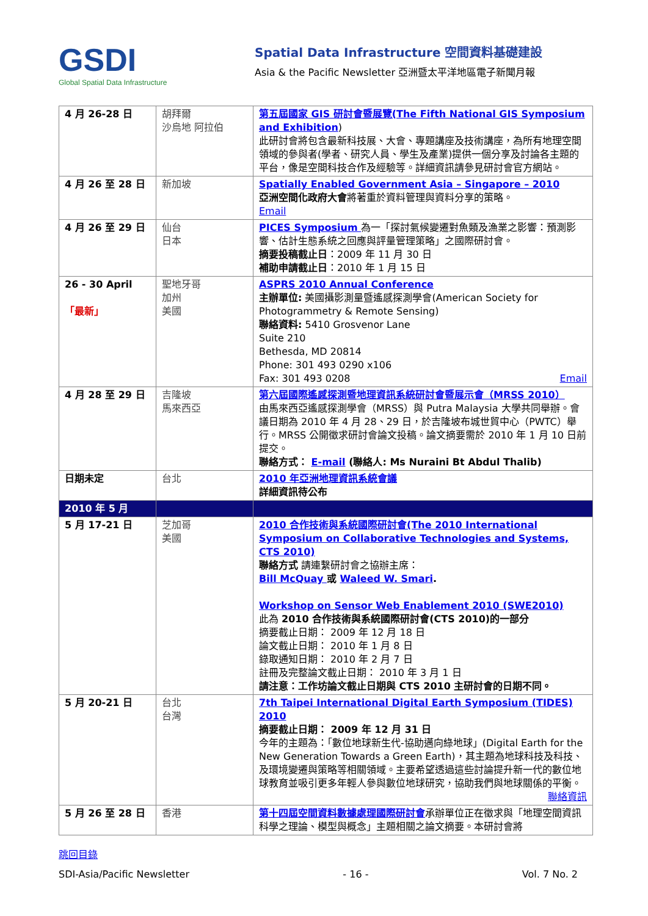GSDI
Global Spatial Data Infrastructure
Spatial Data Infrastructure 空間資料基礎建設
Asia & the Pacific Newsletter 亞洲暨太平洋地區電子新聞月報
| 4 月 26-28 日 | 胡拜爾 沙烏地 阿拉伯 | 第五屆國家 GIS 研討會暨展覽(The Fifth National GIS Symposium and Exhibition ) 此研討會將包含最新科技展、大會、專題講座及技術講座，為所有地理空間領域的參與者(學者、研究人員、學生及產業)提供一個分享及討論各主題的平台，像是空間科技合作及經驗等。詳細資訊請參見研討會官方網站。 |
| 4 月 26 至 28 日 | 新加坡 | Spatially Enabled Government Asia – Singapore – 2010 亞洲空間化政府大會 將著重於資料管理與資料分享的策略。 Email |
| 4 月 26 至 29 日 | 仙台 日本 | PICES Symposium 為一「探討氣候變遷對魚類及漁業之影響：預測影響、估計生態系統之回應與評量管理策略」之國際研討會。 摘要投稿截止日 ：2009 年 11 月 30 日 補助申請截止日 ：2010 年 1 月 15 日 |
| 26 - 30 April 「最新」 | 聖地牙哥 加州 美國 | ASPRS 2010 Annual Conference 主辦單位: 美國攝影測量暨遙感探測學會(American Society for Photogrammetry & Remote Sensing) 聯絡資料: 5410 Grosvenor Lane Suite 210 Bethesda, MD 20814 Phone: 301 493 0290 x106 Fax: 301 493 0208 Email |
| 4 月 28 至 29 日 | 吉隆坡 馬來西亞 | 第六屆國際遙感探測暨地理資訊系統研討會暨展示會（MRSS 2010） 由馬來西亞遙感探測學會（MRSS）與 Putra Malaysia 大學共同舉辦。會議日期為 2010 年 4 月 28、29 日，於吉隆坡布城世貿中心（PWTC）舉行。MRSS 公開徵求研討會論文投稿。論文摘要需於 2010 年 1 月 10 日前提交。 聯絡方式： E-mail (聯絡人: Ms Nuraini Bt Abdul Thalib) |
| 日期未定 | 台北 | 2010 年亞洲地理資訊系統會議 詳細資訊待公布 |
| 2010 年 5 月 | | |
| 5 月 17-21 日 | 芝加哥 美國 | 2010 合作技術與系統國際研討會(The 2010 International Symposium on Collaborative Technologies and Systems, CTS 2010) 聯絡方式 請連繫研討會之協辦主席： Bill McQuay 或 Waleed W. Smari . Workshop on Sensor Web Enablement 2010 (SWE2010) 此為 2010 合作技術與系統國際研討會(CTS 2010)的一部分 摘要截止日期： 2009 年 12 月 18 日 論文截止日期： 2010 年 1 月 8 日 錄取通知日期： 2010 年 2 月 7 日 註冊及完整論文截止日期： 2010 年 3 月 1 日 請注意：工作坊論文截止日期與 CTS 2010 主研討會的日期不同。 |
| 5 月 20-21 日 | 台北 台灣 | 7th Taipei International Digital Earth Symposium (TIDES) 2010 摘要截止日期： 2009 年 12 月 31 日 今年的主題為：「數位地球新生代-協助邁向綠地球」(Digital Earth for the New Generation Towards a Green Earth)，其主題為地球科技及科技、及環境變遷與策略等相關領域。主要希望透過這些討論提升新一代的數位地球教育並吸引更多年輕人參與數位地球研究，協助我們與地球關係的平衡。 聯絡資訊 |
| 5 月 26 至 28 日 | 香港 | 第十四屆空間資料數據處理國際研討會 承辦單位正在徵求與「地理空間資訊科學之理論、模型與概念」主題相關之論文摘要。本研討會將 |
跳回目錄
SDI-Asia/Pacific Newsletter - 16 - Vol. 7 No. 2